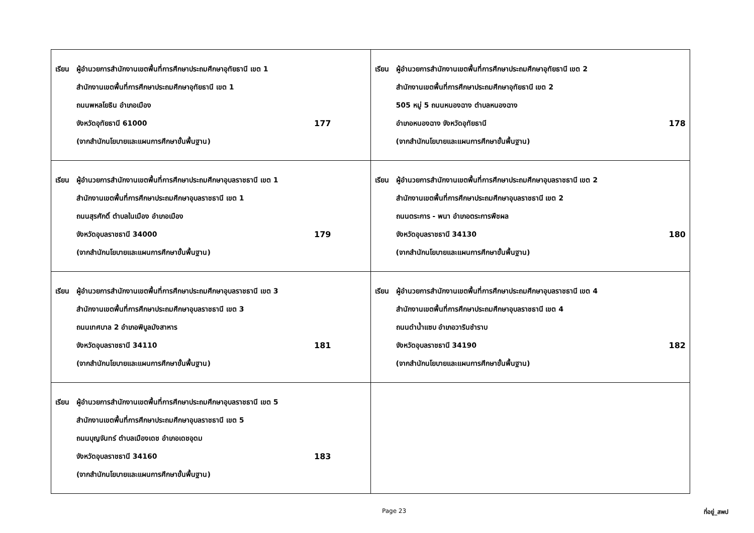| เรียน ผู้อำนวยการสำนักงานเขตพื้นที่การศึกษาประถมศึกษาอุทัยธานี เขต 1 สำนักงานเขตพื้นที่การศึกษาประถมศึกษาอุทัยธานี เขต 1 ถนนพหลโยธิน อำเภอเมือง จังหวัดอุทัยธานี 61000 177 (จากสำนักนโยบายและแผนการศึกษาขั้นพื้นฐาน) | เรียน ผู้อำนวยการสำนักงานเขตพื้นที่การศึกษาประถมศึกษาอุทัยธานี เขต 2 สำนักงานเขตพื้นที่การศึกษาประถมศึกษาอุทัยธานี เขต 2 505 หมู่ 5 ถนนหนองฉาง ตำบลหนองฉาง อำเภอหนองฉาง จังหวัดอุทัยธานี 178 (จากสำนักนโยบายและแผนการศึกษาขั้นพื้นฐาน) |
| เรียน ผู้อำนวยการสำนักงานเขตพื้นที่การศึกษาประถมศึกษาอุบลราชธานี เขต 1 สำนักงานเขตพื้นที่การศึกษาประถมศึกษาอุบลราชธานี เขต 1 ถนนสุรศักดิ์ ตำบลในเมือง อำเภอเมือง จังหวัดอุบลราชธานี 34000 179 (จากสำนักนโยบายและแผนการศึกษาขั้นพื้นฐาน) | เรียน ผู้อำนวยการสำนักงานเขตพื้นที่การศึกษาประถมศึกษาอุบลราชธานี เขต 2 สำนักงานเขตพื้นที่การศึกษาประถมศึกษาอุบลราชธานี เขต 2 ถนนตระการ - พนา อำเภอตระการพืชผล จังหวัดอุบลราชธานี 34130 180 (จากสำนักนโยบายและแผนการศึกษาขั้นพื้นฐาน) |
| เรียน ผู้อำนวยการสำนักงานเขตพื้นที่การศึกษาประถมศึกษาอุบลราชธานี เขต 3 สำนักงานเขตพื้นที่การศึกษาประถมศึกษาอุบลราชธานี เขต 3 ถนนเทศบาล 2 อำเภอพิบูลมังสาหาร จังหวัดอุบลราชธานี 34110 181 (จากสำนักนโยบายและแผนการศึกษาขั้นพื้นฐาน) | เรียน ผู้อำนวยการสำนักงานเขตพื้นที่การศึกษาประถมศึกษาอุบลราชธานี เขต 4 สำนักงานเขตพื้นที่การศึกษาประถมศึกษาอุบลราชธานี เขต 4 ถนนดำน้ำแซบ อำเภอวารินชำราบ จังหวัดอุบลราชธานี 34190 182 (จากสำนักนโยบายและแผนการศึกษาขั้นพื้นฐาน) |
| เรียน ผู้อำนวยการสำนักงานเขตพื้นที่การศึกษาประถมศึกษาอุบลราชธานี เขต 5 สำนักงานเขตพื้นที่การศึกษาประถมศึกษาอุบลราชธานี เขต 5 ถนนบุญจันทร์ ตำบลเมืองเดช อำเภอเดชอุดม จังหวัดอุบลราชธานี 34160 183 (จากสำนักนโยบายและแผนการศึกษาขั้นพื้นฐาน) | |
Page 23 ที่อยู่_สพป